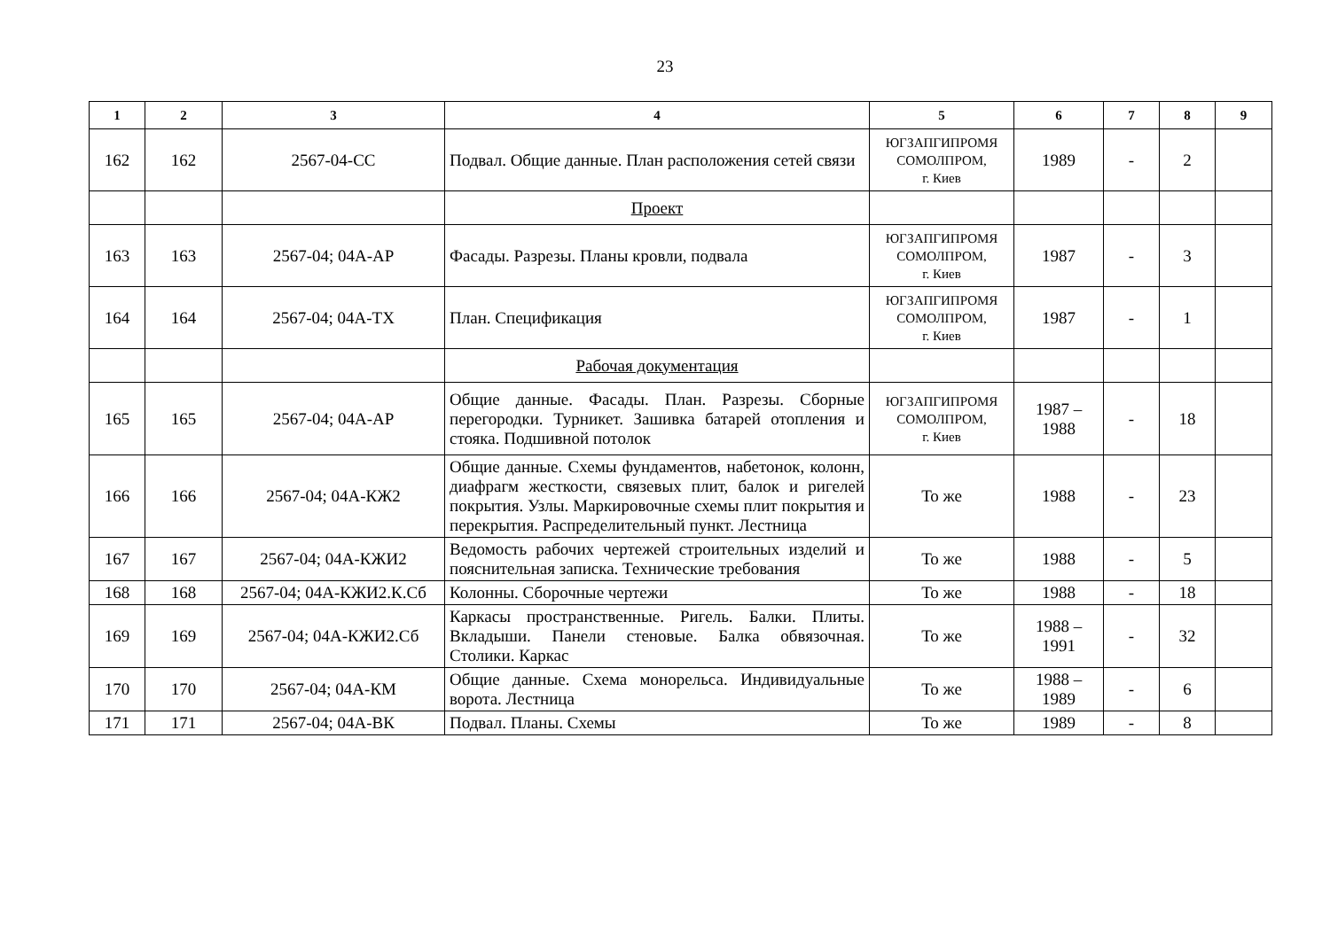23
| 1 | 2 | 3 | 4 | 5 | 6 | 7 | 8 | 9 |
| --- | --- | --- | --- | --- | --- | --- | --- | --- |
| 162 | 162 | 2567-04-СС | Подвал. Общие данные. План расположения сетей связи | ЮГЗАПГИПРОМЯ СОМОЛПРОМ, г. Киев | 1989 | - | 2 | |
| | | | Проект | | | | | |
| 163 | 163 | 2567-04; 04А-АР | Фасады. Разрезы. Планы кровли, подвала | ЮГЗАПГИПРОМЯ СОМОЛПРОМ, г. Киев | 1987 | - | 3 | |
| 164 | 164 | 2567-04; 04А-ТХ | План. Спецификация | ЮГЗАПГИПРОМЯ СОМОЛПРОМ, г. Киев | 1987 | - | 1 | |
| | | | Рабочая документация | | | | | |
| 165 | 165 | 2567-04; 04А-АР | Общие данные. Фасады. План. Разрезы. Сборные перегородки. Турникет. Зашивка батарей отопления и стояка. Подшивной потолок | ЮГЗАПГИПРОМЯ СОМОЛПРОМ, г. Киев | 1987 – 1988 | - | 18 | |
| 166 | 166 | 2567-04; 04А-КЖ2 | Общие данные. Схемы фундаментов, набетонок, колонн, диафрагм жесткости, связевых плит, балок и ригелей покрытия. Узлы. Маркировочные схемы плит покрытия и перекрытия. Распределительный пункт. Лестница | То же | 1988 | - | 23 | |
| 167 | 167 | 2567-04; 04А-КЖИ2 | Ведомость рабочих чертежей строительных изделий и пояснительная записка. Технические требования | То же | 1988 | - | 5 | |
| 168 | 168 | 2567-04; 04А-КЖИ2.К.Сб | Колонны. Сборочные чертежи | То же | 1988 | - | 18 | |
| 169 | 169 | 2567-04; 04А-КЖИ2.Сб | Каркасы пространственные. Ригель. Балки. Плиты. Вкладыши. Панели стеновые. Балка обвязочная. Столики. Каркас | То же | 1988 – 1991 | - | 32 | |
| 170 | 170 | 2567-04; 04А-КМ | Общие данные. Схема монорельса. Индивидуальные ворота. Лестница | То же | 1988 – 1989 | - | 6 | |
| 171 | 171 | 2567-04; 04А-ВК | Подвал. Планы. Схемы | То же | 1989 | - | 8 | |